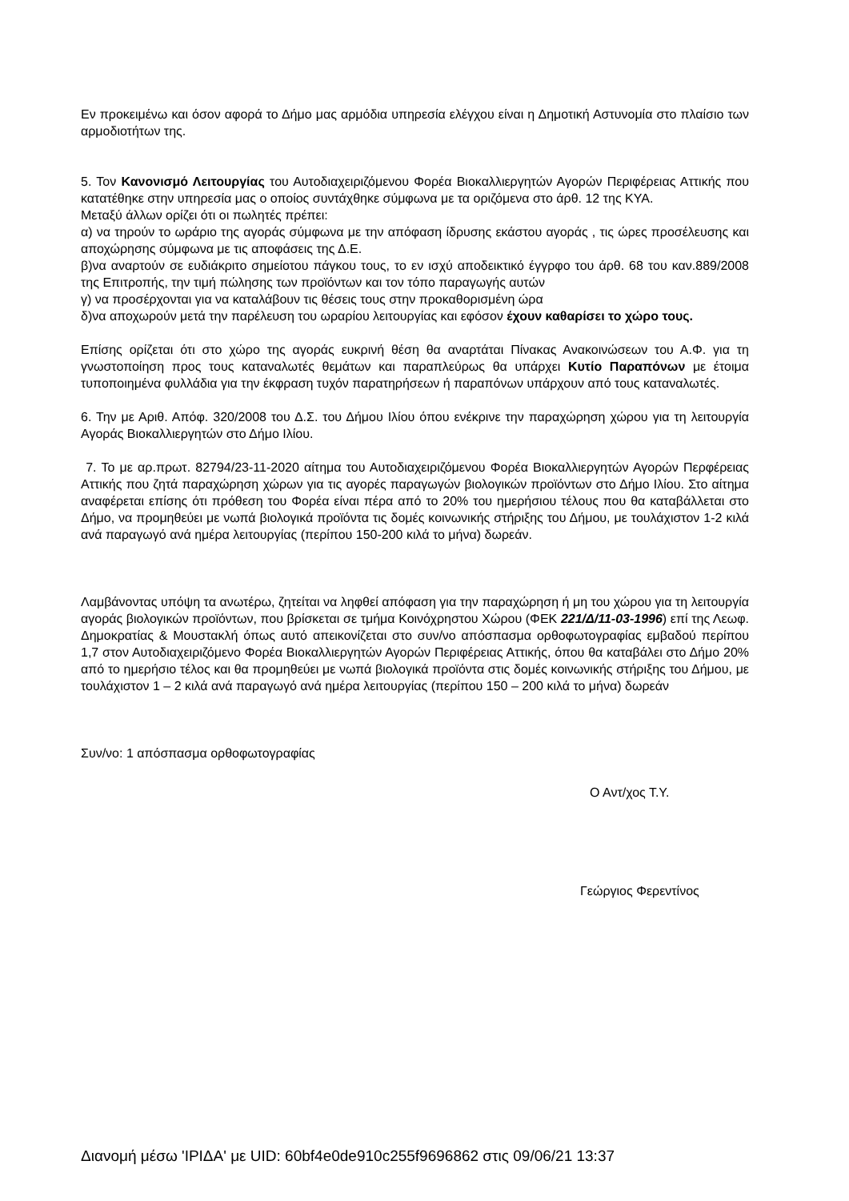Εν προκειμένω και όσον αφορά το Δήμο μας αρμόδια υπηρεσία ελέγχου είναι η Δημοτική Αστυνομία στο πλαίσιο των αρμοδιοτήτων της.
5. Τον Κανονισμό Λειτουργίας του Αυτοδιαχειριζόμενου Φορέα Βιοκαλλιεργητών Αγορών Περιφέρειας Αττικής που κατατέθηκε στην υπηρεσία μας ο οποίος συντάχθηκε σύμφωνα με τα οριζόμενα στο άρθ. 12 της ΚΥΑ.
Μεταξύ άλλων ορίζει ότι οι πωλητές πρέπει:
α) να τηρούν το ωράριο της αγοράς σύμφωνα με την απόφαση ίδρυσης εκάστου αγοράς , τις ώρες προσέλευσης και αποχώρησης σύμφωνα με τις αποφάσεις της Δ.Ε.
β)να αναρτούν σε ευδιάκριτο σημείοτου πάγκου τους, το εν ισχύ αποδεικτικό έγγρφο του άρθ. 68 του καν.889/2008 της Επιτροπής, την τιμή πώλησης των προϊόντων και τον τόπο παραγωγής αυτών
γ) να προσέρχονται για να καταλάβουν τις θέσεις τους στην προκαθορισμένη ώρα
δ)να αποχωρούν μετά την παρέλευση του ωραρίου λειτουργίας και εφόσον έχουν καθαρίσει το χώρο τους.
Επίσης ορίζεται ότι στο χώρο της αγοράς ευκρινή θέση θα αναρτάται Πίνακας Ανακοινώσεων του Α.Φ. για τη γνωστοποίηση προς τους καταναλωτές θεμάτων και παραπλεύρως θα υπάρχει Κυτίο Παραπόνων με έτοιμα τυποποιημένα φυλλάδια για την έκφραση τυχόν παρατηρήσεων ή παραπόνων υπάρχουν από τους καταναλωτές.
6. Την με Αριθ. Απόφ. 320/2008 του Δ.Σ. του Δήμου Ιλίου όπου ενέκρινε την παραχώρηση χώρου για τη λειτουργία Αγοράς Βιοκαλλιεργητών στο Δήμο Ιλίου.
7. Το με αρ.πρωτ. 82794/23-11-2020 αίτημα του Αυτοδιαχειριζόμενου Φορέα Βιοκαλλιεργητών Αγορών Περφέρειας Αττικής που ζητά παραχώρηση χώρων για τις αγορές παραγωγών βιολογικών προϊόντων στο Δήμο Ιλίου. Στο αίτημα αναφέρεται επίσης ότι πρόθεση του Φορέα είναι πέρα από το 20% του ημερήσιου τέλους που θα καταβάλλεται στο Δήμο, να προμηθεύει με νωπά βιολογικά προϊόντα τις δομές κοινωνικής στήριξης του Δήμου, με τουλάχιστον 1-2 κιλά ανά παραγωγό ανά ημέρα λειτουργίας (περίπου 150-200 κιλά το μήνα) δωρεάν.
Λαμβάνοντας υπόψη τα ανωτέρω, ζητείται να ληφθεί απόφαση για την παραχώρηση ή μη του χώρου για τη λειτουργία αγοράς βιολογικών προϊόντων, που βρίσκεται σε τμήμα Κοινόχρηστου Χώρου (ΦΕΚ 221/Δ/11-03-1996) επί της Λεωφ. Δημοκρατίας & Μουστακλή όπως αυτό απεικονίζεται στο συν/νο απόσπασμα ορθοφωτογραφίας εμβαδού περίπου 1,7 στον Αυτοδιαχειριζόμενο Φορέα Βιοκαλλιεργητών Αγορών Περιφέρειας Αττικής, όπου θα καταβάλει στο Δήμο 20% από το ημερήσιο τέλος και θα προμηθεύει με νωπά βιολογικά προϊόντα στις δομές κοινωνικής στήριξης του Δήμου, με τουλάχιστον 1 – 2 κιλά ανά παραγωγό ανά ημέρα λειτουργίας (περίπου 150 – 200 κιλά το μήνα) δωρεάν
Συν/νο: 1 απόσπασμα ορθοφωτογραφίας
Ο Αντ/χος Τ.Υ.
Γεώργιος Φερεντίνος
Διανομή μέσω 'ΙΡΙΔΑ' με UID: 60bf4e0de910c255f9696862 στις 09/06/21 13:37